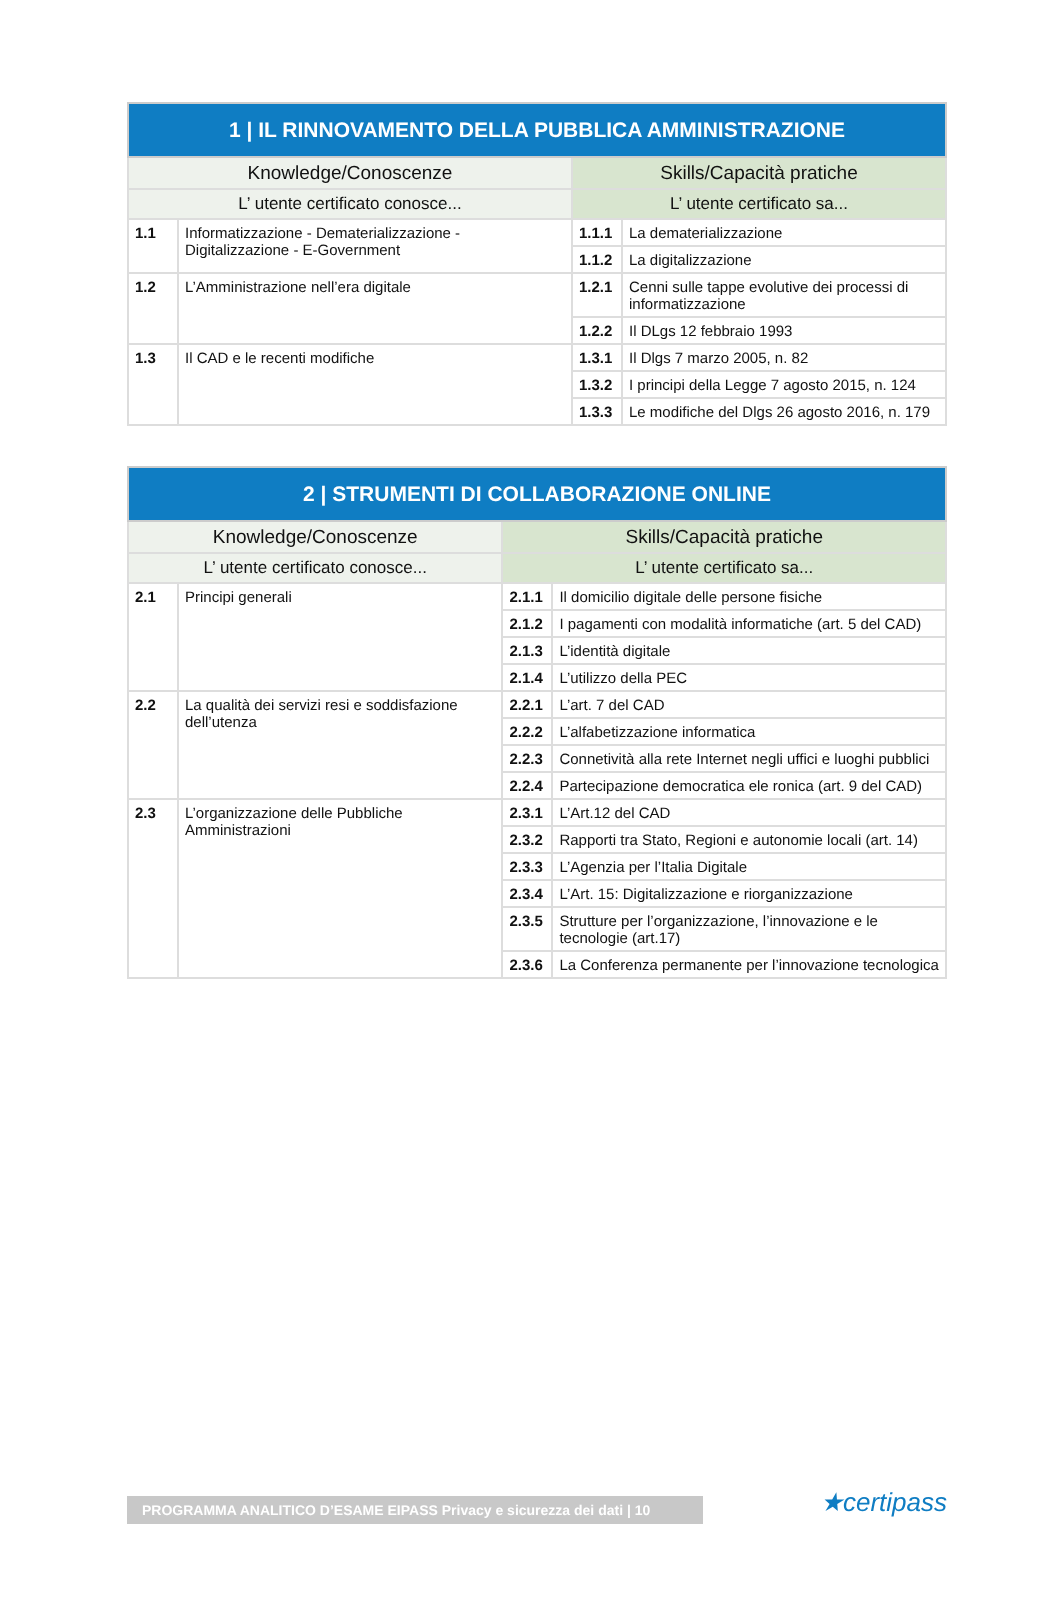| 1 / IL RINNOVAMENTO DELLA PUBBLICA AMMINISTRAZIONE | | | |
| --- | --- | --- | --- |
| Knowledge/Conoscenze | | Skills/Capacità pratiche | |
| L’ utente certificato conosce... | | L’ utente certificato sa... | |
| 1.1 | Informatizzazione - Dematerializzazione - Digitalizzazione - E-Government | 1.1.1 | La dematerializzazione |
| | | 1.1.2 | La digitalizzazione |
| 1.2 | L’Amministrazione nell’era digitale | 1.2.1 | Cenni sulle tappe evolutive dei processi di informatizzazione |
| | | 1.2.2 | Il DLgs 12 febbraio 1993 |
| 1.3 | Il CAD e le recenti modifiche | 1.3.1 | Il Dlgs 7 marzo 2005, n. 82 |
| | | 1.3.2 | I principi della Legge 7 agosto 2015, n. 124 |
| | | 1.3.3 | Le modifiche del Dlgs 26 agosto 2016, n. 179 |
| 2 / STRUMENTI DI COLLABORAZIONE ONLINE | | | |
| --- | --- | --- | --- |
| Knowledge/Conoscenze | | Skills/Capacità pratiche | |
| L’ utente certificato conosce... | | L’ utente certificato sa... | |
| 2.1 | Principi generali | 2.1.1 | Il domicilio digitale delle persone fisiche |
| | | 2.1.2 | I pagamenti con modalità informatiche (art. 5 del CAD) |
| | | 2.1.3 | L’identità digitale |
| | | 2.1.4 | L’utilizzo della PEC |
| 2.2 | La qualità dei servizi resi e soddisfazione dell’utenza | 2.2.1 | L’art. 7 del CAD |
| | | 2.2.2 | L’alfabetizzazione informatica |
| | | 2.2.3 | Connetività alla rete Internet negli uffici e luoghi pubblici |
| | | 2.2.4 | Partecipazione democratica ele ronica (art. 9 del CAD) |
| 2.3 | L’organizzazione delle Pubbliche Amministrazioni | 2.3.1 | L’Art.12 del CAD |
| | | 2.3.2 | Rapporti tra Stato, Regioni e autonomie locali (art. 14) |
| | | 2.3.3 | L’Agenzia per l’Italia Digitale |
| | | 2.3.4 | L’Art. 15: Digitalizzazione e riorganizzazione |
| | | 2.3.5 | Strutture per l’organizzazione, l’innovazione e le tecnologie (art.17) |
| | | 2.3.6 | La Conferenza permanente per l’innovazione tecnologica |
PROGRAMMA ANALITICO D’ESAME EIPASS Privacy e sicurezza dei dati | 10 ★certipass